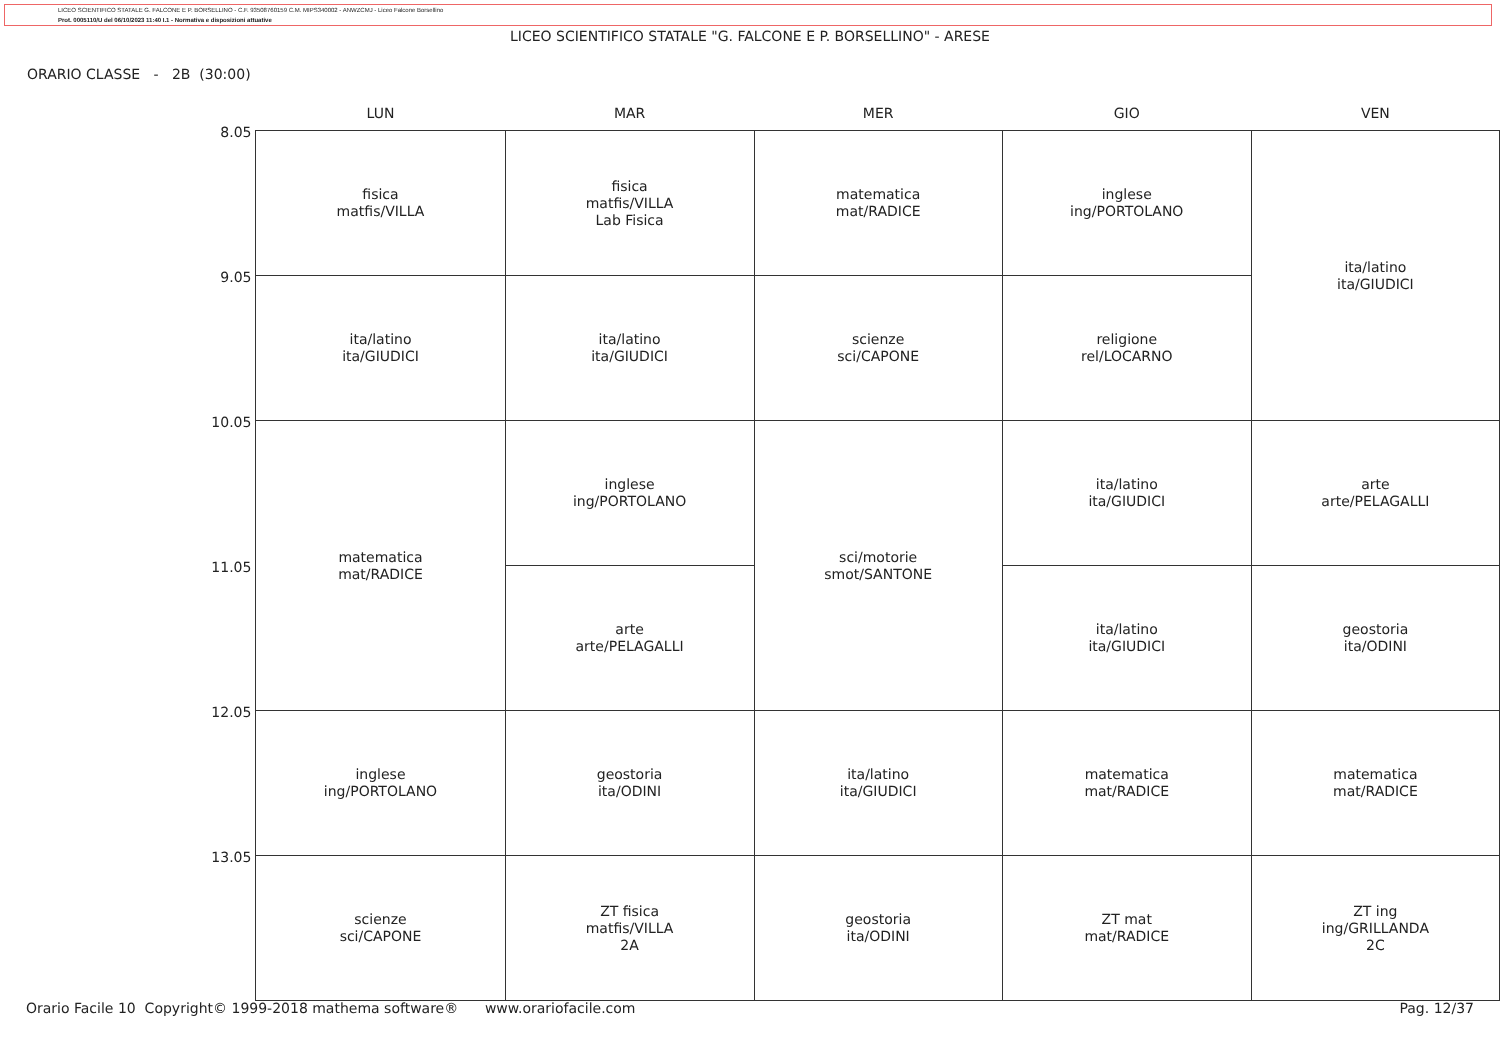LICEO SCIENTIFICO STATALE G. FALCONE E P. BORSELLINO - C.F. 93508760159 C.M. MIPS340002 - ANWZCMJ - Liceo Falcone Borsellino
Prot. 0005110/U del 06/10/2023 11:40 I.1 - Normativa e disposizioni attuative
LICEO SCIENTIFICO STATALE "G. FALCONE E P. BORSELLINO" - ARESE
ORARIO CLASSE - 2B (30:00)
| | LUN | MAR | MER | GIO | VEN |
| --- | --- | --- | --- | --- | --- |
| 8.05 | fisica matfis/VILLA | fisica matfis/VILLA Lab Fisica | matematica mat/RADICE | inglese ing/PORTOLANO | ita/latino ita/GIUDICI |
| 9.05 | ita/latino ita/GIUDICI | ita/latino ita/GIUDICI | scienze sci/CAPONE | religione rel/LOCARNO | |
| 10.05 | matematica mat/RADICE | inglese ing/PORTOLANO | sci/motorie smot/SANTONE | ita/latino ita/GIUDICI | arte arte/PELAGALLI |
| 11.05 | | arte arte/PELAGALLI | | ita/latino ita/GIUDICI | geostoria ita/ODINI |
| 12.05 | inglese ing/PORTOLANO | geostoria ita/ODINI | ita/latino ita/GIUDICI | matematica mat/RADICE | matematica mat/RADICE |
| 13.05 | scienze sci/CAPONE | ZT fisica matfis/VILLA 2A | geostoria ita/ODINI | ZT mat mat/RADICE | ZT ing ing/GRILLANDA 2C |
Orario Facile 10 Copyright© 1999-2018 mathema software® www.orariofacile.com Pag. 12/37